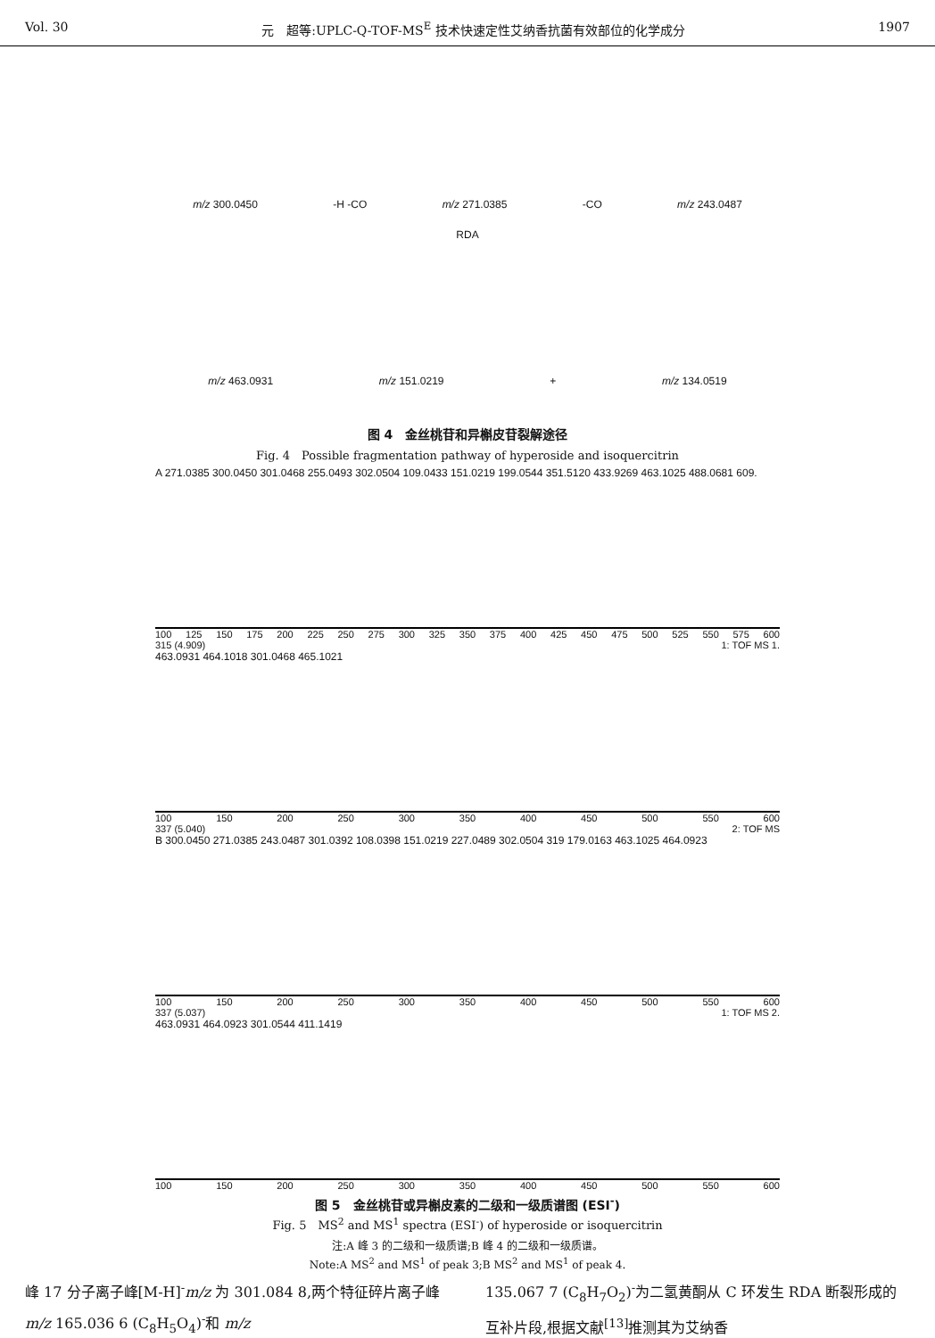Vol. 30 元　超等:UPLC-Q-TOF-MS<sup>E</sup> 技术快速定性艾纳香抗菌有效部位的化学成分 1907
m/z 300.0450 -H -CO m/z 271.0385 -CO m/z 243.0487
RDA
m/z 463.0931 m/z 151.0219 + m/z 134.0519
图 4　金丝桃苷和异槲皮苷裂解途径
Fig. 4　Possible fragmentation pathway of hyperoside and isoquercitrin
A 271.0385 300.0450 301.0468 255.0493 302.0504 109.0433 151.0219 199.0544 351.5120 433.9269 463.1025 488.0681 609.
100 125 150 175 200 225 250 275 300 325 350 375 400 425 450 475 500 525 550 575 600
315 (4.909) 1: TOF MS 1.
463.0931 464.1018 301.0468 465.1021
100 150 200 250 300 350 400 450 500 550 600
337 (5.040) 2: TOF MS
B 300.0450 271.0385 243.0487 301.0392 108.0398 151.0219 227.0489 302.0504 319 179.0163 463.1025 464.0923
100 150 200 250 300 350 400 450 500 550 600
337 (5.037) 1: TOF MS 2.
463.0931 464.0923 301.0544 411.1419
100 150 200 250 300 350 400 450 500 550 600
图 5　金丝桃苷或异槲皮素的二级和一级质谱图 (ESI<sup>-</sup>)
Fig. 5　MS<sup>2</sup> and MS<sup>1</sup> spectra (ESI<sup>-</sup>) of hyperoside or isoquercitrin
注:A 峰 3 的二级和一级质谱;B 峰 4 的二级和一级质谱。
Note:A MS<sup>2</sup> and MS<sup>1</sup> of peak 3;B MS<sup>2</sup> and MS<sup>1</sup> of peak 4.
峰 17 分子离子峰[M-H]<sup>-</sup>m/z 为 301.084 8,两个特征碎片离子峰 m/z 165.036 6 (C<sub>8</sub>H<sub>5</sub>O<sub>4</sub>)<sup>-</sup>和 m/z
135.067 7 (C<sub>8</sub>H<sub>7</sub>O<sub>2</sub>)<sup>-</sup>为二氢黄酮从 C 环发生 RDA 断裂形成的互补片段,根据文献<sup>[13]</sup>推测其为艾纳香